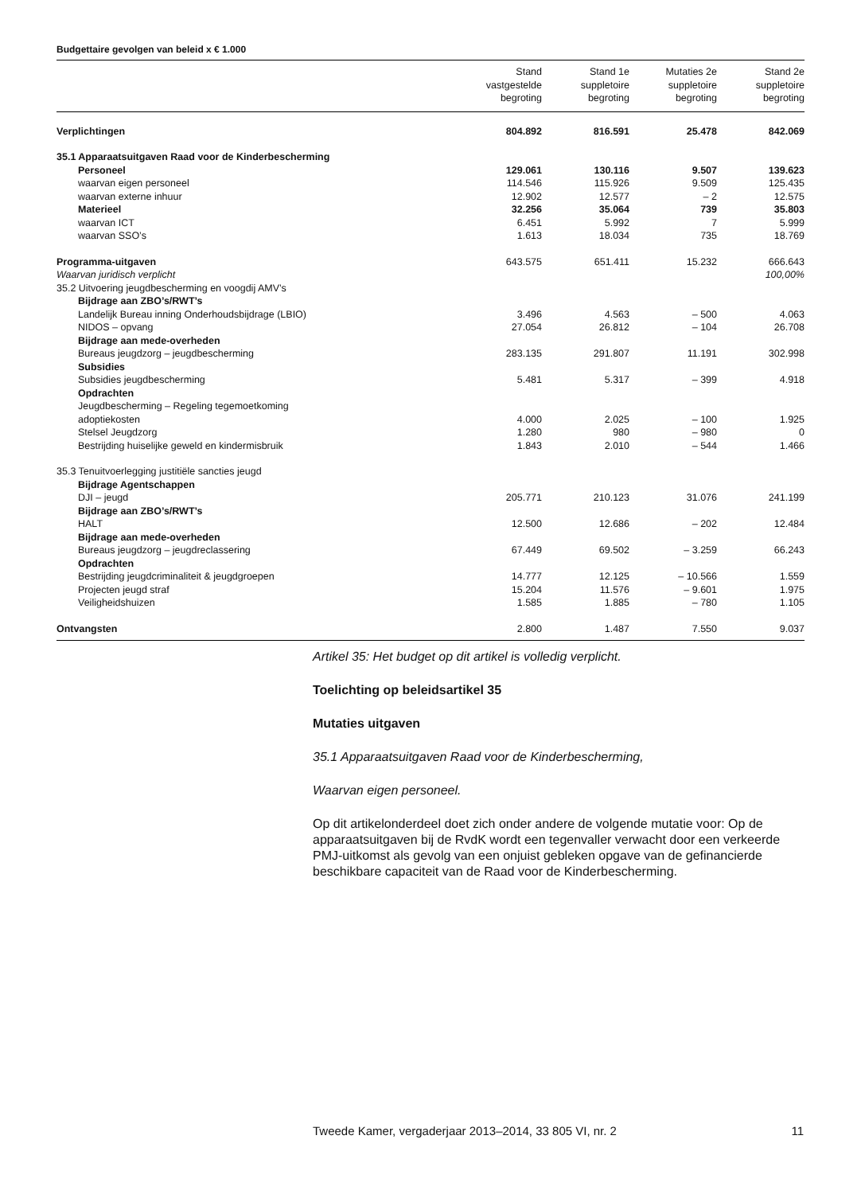Budgettaire gevolgen van beleid x € 1.000
| | Stand vastgestelde begroting | Stand 1e suppletoire begroting | Mutaties 2e suppletoire begroting | Stand 2e suppletoire begroting |
| --- | --- | --- | --- | --- |
| Verplichtingen | 804.892 | 816.591 | 25.478 | 842.069 |
| 35.1 Apparaatsuitgaven Raad voor de Kinderbescherming | | | | |
| Personeel | 129.061 | 130.116 | 9.507 | 139.623 |
| waarvan eigen personeel | 114.546 | 115.926 | 9.509 | 125.435 |
| waarvan externe inhuur | 12.902 | 12.577 | – 2 | 12.575 |
| Materieel | 32.256 | 35.064 | 739 | 35.803 |
| waarvan ICT | 6.451 | 5.992 | 7 | 5.999 |
| waarvan SSO’s | 1.613 | 18.034 | 735 | 18.769 |
| Programma-uitgaven | 643.575 | 651.411 | 15.232 | 666.643 |
| Waarvan juridisch verplicht | | | | 100,00% |
| 35.2 Uitvoering jeugdbescherming en voogdij AMV’s | | | | |
| Bijdrage aan ZBO’s/RWT’s | | | | |
| Landelijk Bureau inning Onderhoudsbijdrage (LBIO) | 3.496 | 4.563 | – 500 | 4.063 |
| NIDOS – opvang | 27.054 | 26.812 | – 104 | 26.708 |
| Bijdrage aan mede-overheden | | | | |
| Bureaus jeugdzorg – jeugdbescherming | 283.135 | 291.807 | 11.191 | 302.998 |
| Subsidies | | | | |
| Subsidies jeugdbescherming | 5.481 | 5.317 | – 399 | 4.918 |
| Opdrachten | | | | |
| Jeugdbescherming – Regeling tegemoetkoming adoptiekosten | 4.000 | 2.025 | – 100 | 1.925 |
| Stelsel Jeugdzorg | 1.280 | 980 | – 980 | 0 |
| Bestrijding huiselijke geweld en kindermisbruik | 1.843 | 2.010 | – 544 | 1.466 |
| 35.3 Tenuitvoerlegging justitiële sancties jeugd | | | | |
| Bijdrage Agentschappen | | | | |
| DJI – jeugd | 205.771 | 210.123 | 31.076 | 241.199 |
| Bijdrage aan ZBO’s/RWT’s | | | | |
| HALT | 12.500 | 12.686 | – 202 | 12.484 |
| Bijdrage aan mede-overheden | | | | |
| Bureaus jeugdzorg – jeugdreclassering | 67.449 | 69.502 | – 3.259 | 66.243 |
| Opdrachten | | | | |
| Bestrijding jeugdcriminaliteit & jeugdgroepen | 14.777 | 12.125 | – 10.566 | 1.559 |
| Projecten jeugd straf | 15.204 | 11.576 | – 9.601 | 1.975 |
| Veiligheidshuizen | 1.585 | 1.885 | – 780 | 1.105 |
| Ontvangsten | 2.800 | 1.487 | 7.550 | 9.037 |
Artikel 35: Het budget op dit artikel is volledig verplicht.
Toelichting op beleidsartikel 35
Mutaties uitgaven
35.1 Apparaatsuitgaven Raad voor de Kinderbescherming,
Waarvan eigen personeel.
Op dit artikelonderdeel doet zich onder andere de volgende mutatie voor: Op de apparaatsuitgaven bij de RvdK wordt een tegenvaller verwacht door een verkeerde PMJ-uitkomst als gevolg van een onjuist gebleken opgave van de gefinancierde beschikbare capaciteit van de Raad voor de Kinderbescherming.
Tweede Kamer, vergaderjaar 2013–2014, 33 805 VI, nr. 2 11